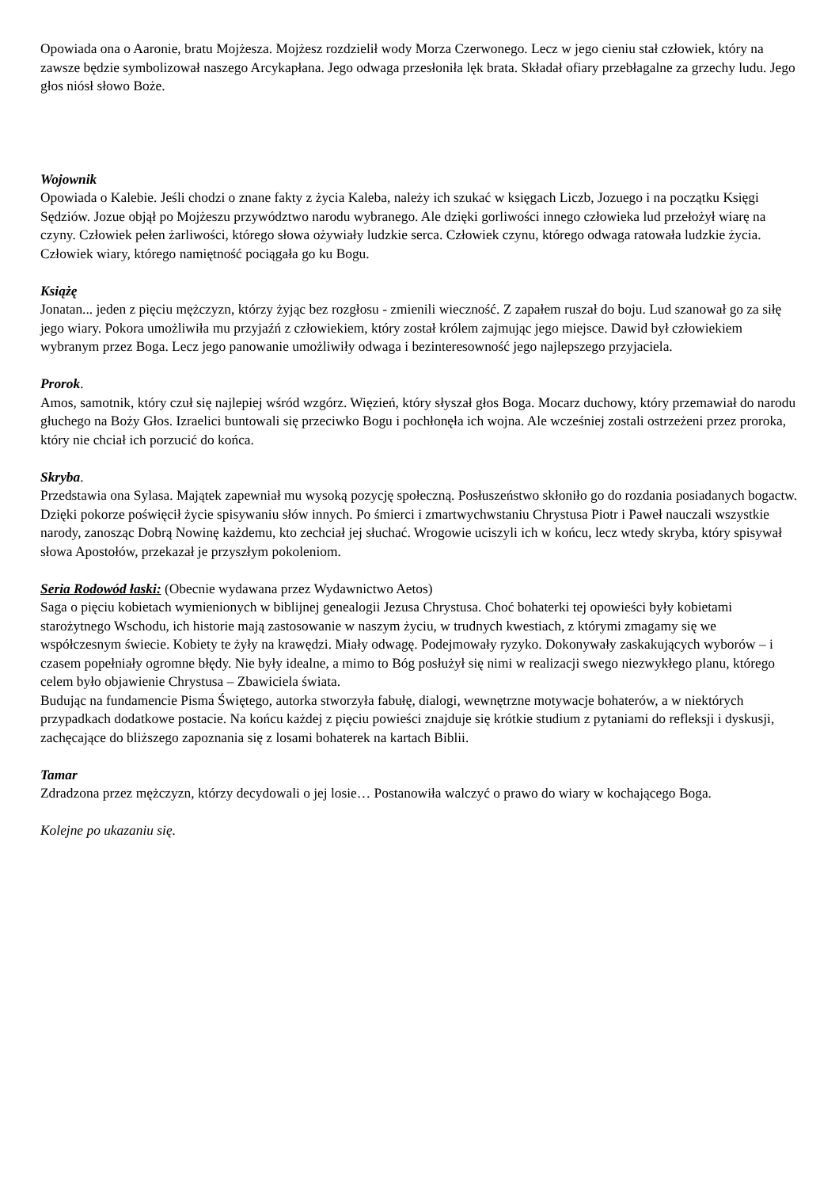Opowiada ona o Aaronie, bratu Mojżesza. Mojżesz rozdzielił wody Morza Czerwonego. Lecz w jego cieniu stał człowiek, który na zawsze będzie symbolizował naszego Arcykapłana. Jego odwaga przesłoniła lęk brata. Składał ofiary przebłagalne za grzechy ludu. Jego głos niósł słowo Boże.
Wojownik
Opowiada o Kalebie. Jeśli chodzi o znane fakty z życia Kaleba, należy ich szukać w księgach Liczb, Jozuego i na początku Księgi Sędziów. Jozue objął po Mojżeszu przywództwo narodu wybranego. Ale dzięki gorliwości innego człowieka lud przełożył wiarę na czyny. Człowiek pełen żarliwości, którego słowa ożywiały ludzkie serca. Człowiek czynu, którego odwaga ratowała ludzkie życia. Człowiek wiary, którego namiętność pociągała go ku Bogu.
Książę
Jonatan... jeden z pięciu mężczyzn, którzy żyjąc bez rozgłosu - zmienili wieczność. Z zapałem ruszał do boju. Lud szanował go za siłę jego wiary. Pokora umożliwiła mu przyjaźń z człowiekiem, który został królem zajmując jego miejsce. Dawid był człowiekiem wybranym przez Boga. Lecz jego panowanie umożliwiły odwaga i bezinteresowność jego najlepszego przyjaciela.
Prorok.
Amos, samotnik, który czuł się najlepiej wśród wzgórz. Więzień, który słyszał głos Boga. Mocarz duchowy, który przemawiał do narodu głuchego na Boży Głos. Izraelici buntowali się przeciwko Bogu i pochłonęła ich wojna. Ale wcześniej zostali ostrzeżeni przez proroka, który nie chciał ich porzucić do końca.
Skryba.
Przedstawia ona Sylasa. Majątek zapewniał mu wysoką pozycję społeczną. Posłuszeństwo skłoniło go do rozdania posiadanych bogactw. Dzięki pokorze poświęcił życie spisywaniu słów innych. Po śmierci i zmartwychwstaniu Chrystusa Piotr i Paweł nauczali wszystkie narody, zanosząc Dobrą Nowinę każdemu, kto zechciał jej słuchać. Wrogowie uciszyli ich w końcu, lecz wtedy skryba, który spisywał słowa Apostołów, przekazał je przyszłym pokoleniom.
Seria Rodowód łaski: (Obecnie wydawana przez Wydawnictwo Aetos)
Saga o pięciu kobietach wymienionych w biblijnej genealogii Jezusa Chrystusa. Choć bohaterki tej opowieści były kobietami starożytnego Wschodu, ich historie mają zastosowanie w naszym życiu, w trudnych kwestiach, z którymi zmagamy się we współczesnym świecie. Kobiety te żyły na krawędzi. Miały odwagę. Podejmowały ryzyko. Dokonywały zaskakujących wyborów – i czasem popełniały ogromne błędy. Nie były idealne, a mimo to Bóg posłużył się nimi w realizacji swego niezwykłego planu, którego celem było objawienie Chrystusa – Zbawiciela świata.
Budując na fundamencie Pisma Świętego, autorka stworzyła fabułę, dialogi, wewnętrzne motywacje bohaterów, a w niektórych przypadkach dodatkowe postacie. Na końcu każdej z pięciu powieści znajduje się krótkie studium z pytaniami do refleksji i dyskusji, zachęcające do bliższego zapoznania się z losami bohaterek na kartach Biblii.
Tamar
Zdradzona przez mężczyzn, którzy decydowali o jej losie… Postanowiła walczyć o prawo do wiary w kochającego Boga.
Kolejne po ukazaniu się.